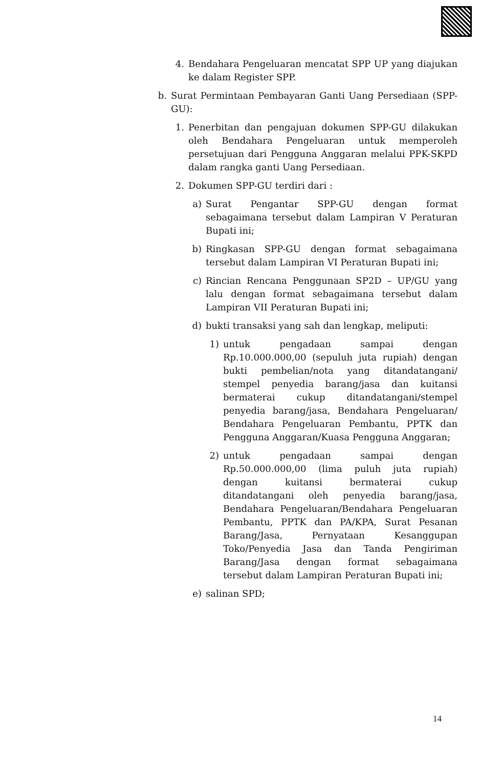4. Bendahara Pengeluaran mencatat SPP UP yang diajukan ke dalam Register SPP.
b. Surat Permintaan Pembayaran Ganti Uang Persediaan (SPP-GU):
1. Penerbitan dan pengajuan dokumen SPP-GU dilakukan oleh Bendahara Pengeluaran untuk memperoleh persetujuan dari Pengguna Anggaran melalui PPK-SKPD dalam rangka ganti Uang Persediaan.
2. Dokumen SPP-GU terdiri dari :
a) Surat Pengantar SPP-GU dengan format sebagaimana tersebut dalam Lampiran V Peraturan Bupati ini;
b) Ringkasan SPP-GU dengan format sebagaimana tersebut dalam Lampiran VI Peraturan Bupati ini;
c) Rincian Rencana Penggunaan SP2D – UP/GU yang lalu dengan format sebagaimana tersebut dalam Lampiran VII Peraturan Bupati ini;
d) bukti transaksi yang sah dan lengkap, meliputi:
1) untuk pengadaan sampai dengan Rp.10.000.000,00 (sepuluh juta rupiah) dengan bukti pembelian/nota yang ditandatangani/ stempel penyedia barang/jasa dan kuitansi bermaterai cukup ditandatangani/stempel penyedia barang/jasa, Bendahara Pengeluaran/ Bendahara Pengeluaran Pembantu, PPTK dan Pengguna Anggaran/Kuasa Pengguna Anggaran;
2) untuk pengadaan sampai dengan Rp.50.000.000,00 (lima puluh juta rupiah) dengan kuitansi bermaterai cukup ditandatangani oleh penyedia barang/jasa, Bendahara Pengeluaran/Bendahara Pengeluaran Pembantu, PPTK dan PA/KPA, Surat Pesanan Barang/Jasa, Pernyataan Kesanggupan Toko/Penyedia Jasa dan Tanda Pengiriman Barang/Jasa dengan format sebagaimana tersebut dalam Lampiran Peraturan Bupati ini;
e) salinan SPD;
14